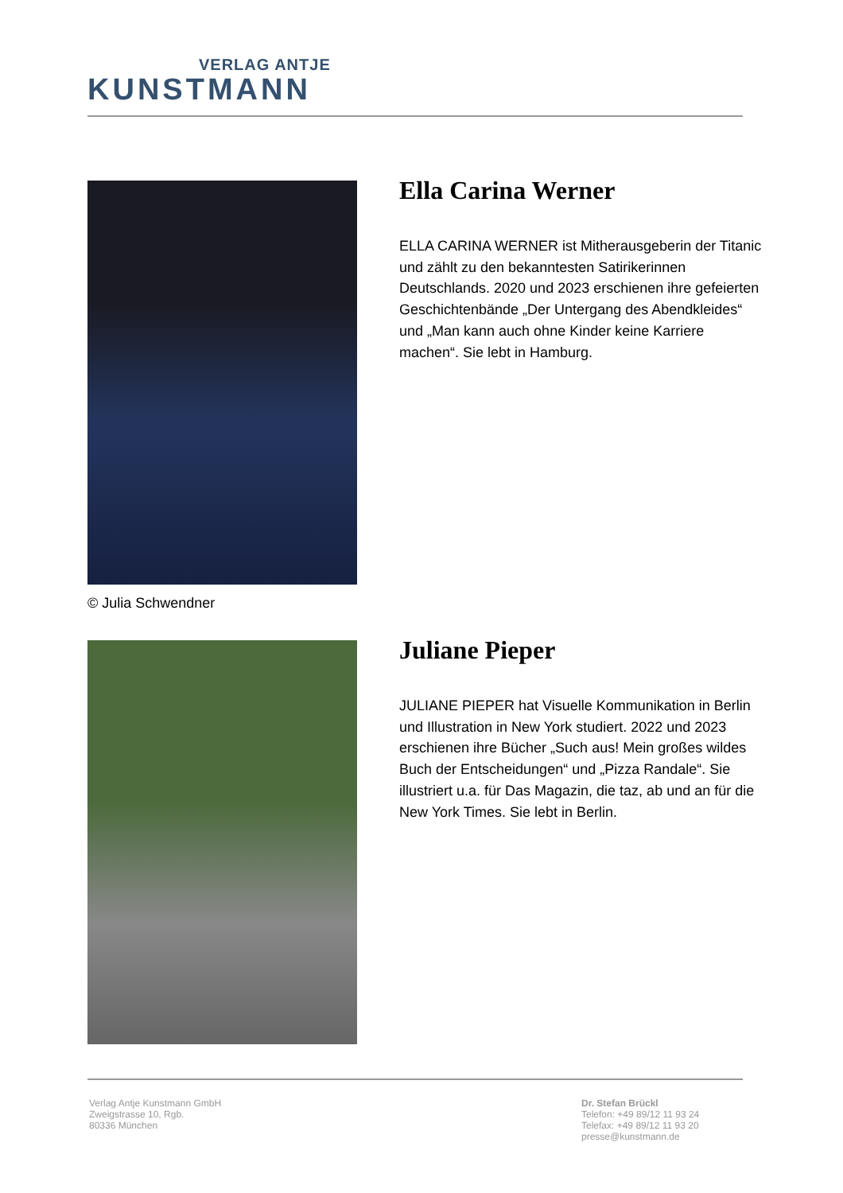VERLAG ANTJE
KUNSTMANN
Ella Carina Werner
ELLA CARINA WERNER ist Mitherausgeberin der Titanic und zählt zu den bekanntesten Satirikerinnen Deutschlands. 2020 und 2023 erschienen ihre gefeierten Geschichtenbände „Der Untergang des Abendkleides“ und „Man kann auch ohne Kinder keine Karriere machen“. Sie lebt in Hamburg.
© Julia Schwendner
Juliane Pieper
JULIANE PIEPER hat Visuelle Kommunikation in Berlin und Illustration in New York studiert. 2022 und 2023 erschienen ihre Bücher „Such aus! Mein großes wildes Buch der Entscheidungen“ und „Pizza Randale“. Sie illustriert u.a. für Das Magazin, die taz, ab und an für die New York Times. Sie lebt in Berlin.
Verlag Antje Kunstmann GmbH
Zweigstrasse 10, Rgb.
80336 München
Dr. Stefan Brückl
Telefon: +49 89/12 11 93 24
Telefax: +49 89/12 11 93 20
presse@kunstmann.de